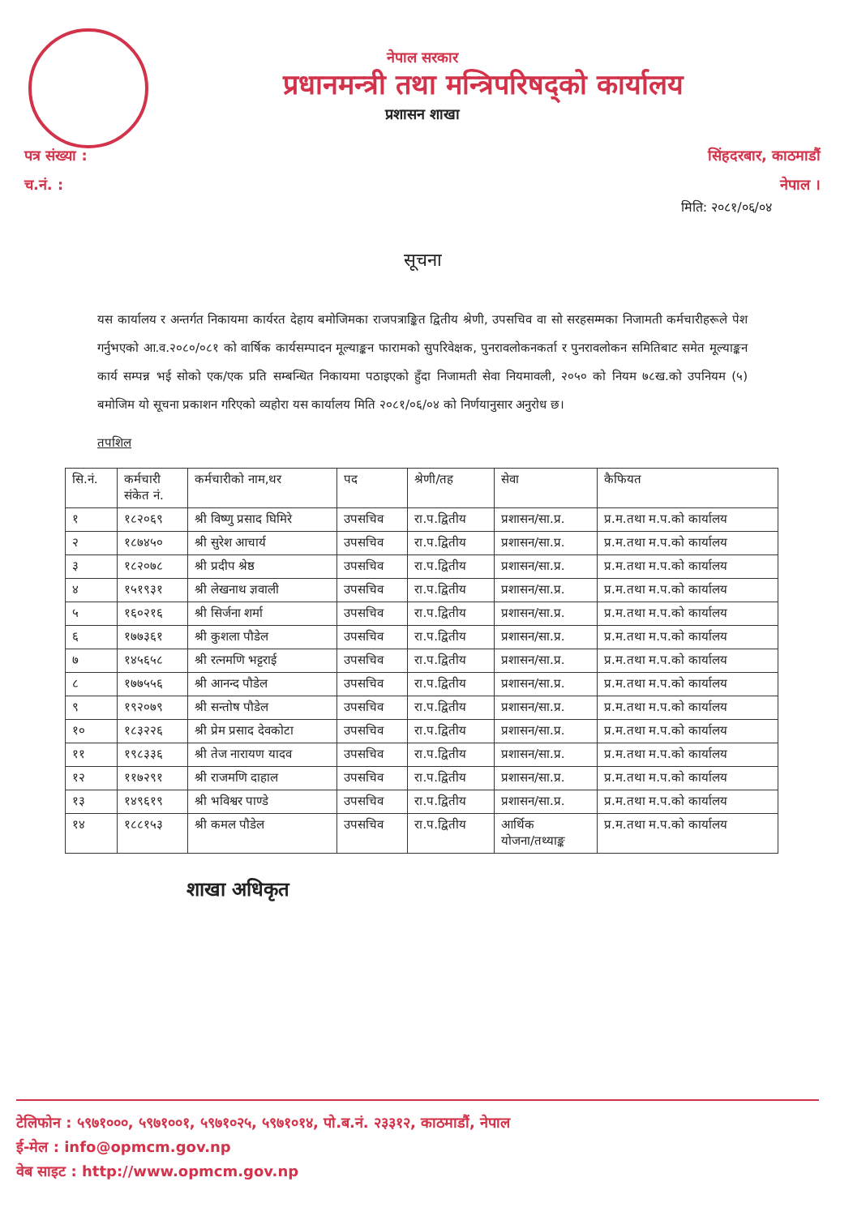नेपाल सरकार
प्रधानमन्त्री तथा मन्त्रिपरिषद्को कार्यालय
प्रशासन शाखा
पत्र संख्या :
च.नं. :
सिंहदरबार, काठमाडौं
नेपाल ।
मिति: २०८१/०६/०४
सूचना
यस कार्यालय र अन्तर्गत निकायमा कार्यरत देहाय बमोजिमका राजपत्राङ्कित द्वितीय श्रेणी, उपसचिव वा सो सरहसम्मका निजामती कर्मचारीहरूले पेश गर्नुभएको आ.व.२०८०/०८१ को वार्षिक कार्यसम्पादन मूल्याङ्कन फारामको सुपरिवेक्षक, पुनरावलोकनकर्ता र पुनरावलोकन समितिबाट समेत मूल्याङ्कन कार्य सम्पन्न भई सोको एक/एक प्रति सम्बन्धित निकायमा पठाइएको हुँदा निजामती सेवा नियमावली, २०५० को नियम ७८ख.को उपनियम (५) बमोजिम यो सूचना प्रकाशन गरिएको व्यहोरा यस कार्यालय मिति २०८१/०६/०४ को निर्णयानुसार अनुरोध छ।
तपशिल
| सि.नं. | कर्मचारी संकेत नं. | कर्मचारीको नाम,थर | पद | श्रेणी/तह | सेवा | कैफियत |
| --- | --- | --- | --- | --- | --- | --- |
| १ | १८२०६९ | श्री विष्णु प्रसाद घिमिरे | उपसचिव | रा.प.द्वितीय | प्रशासन/सा.प्र. | प्र.म.तथा म.प.को कार्यालय |
| २ | १८७४५० | श्री सुरेश आचार्य | उपसचिव | रा.प.द्वितीय | प्रशासन/सा.प्र. | प्र.म.तथा म.प.को कार्यालय |
| ३ | १८२०७८ | श्री प्रदीप श्रेष्ठ | उपसचिव | रा.प.द्वितीय | प्रशासन/सा.प्र. | प्र.म.तथा म.प.को कार्यालय |
| ४ | १५१९३१ | श्री लेखनाथ ज्ञवाली | उपसचिव | रा.प.द्वितीय | प्रशासन/सा.प्र. | प्र.म.तथा म.प.को कार्यालय |
| ५ | १६०२१६ | श्री सिर्जना शर्मा | उपसचिव | रा.प.द्वितीय | प्रशासन/सा.प्र. | प्र.म.तथा म.प.को कार्यालय |
| ६ | १७७३६१ | श्री कुशला पौडेल | उपसचिव | रा.प.द्वितीय | प्रशासन/सा.प्र. | प्र.म.तथा म.प.को कार्यालय |
| ७ | १४५६५८ | श्री रत्नमणि भट्टराई | उपसचिव | रा.प.द्वितीय | प्रशासन/सा.प्र. | प्र.म.तथा म.प.को कार्यालय |
| ८ | १७७५५६ | श्री आनन्द पौडेल | उपसचिव | रा.प.द्वितीय | प्रशासन/सा.प्र. | प्र.म.तथा म.प.को कार्यालय |
| ९ | १९२०७९ | श्री सन्तोष पौडेल | उपसचिव | रा.प.द्वितीय | प्रशासन/सा.प्र. | प्र.म.तथा म.प.को कार्यालय |
| १० | १८३२२६ | श्री प्रेम प्रसाद देवकोटा | उपसचिव | रा.प.द्वितीय | प्रशासन/सा.प्र. | प्र.म.तथा म.प.को कार्यालय |
| ११ | १९८३३६ | श्री तेज नारायण यादव | उपसचिव | रा.प.द्वितीय | प्रशासन/सा.प्र. | प्र.म.तथा म.प.को कार्यालय |
| १२ | ११७२९१ | श्री राजमणि दाहाल | उपसचिव | रा.प.द्वितीय | प्रशासन/सा.प्र. | प्र.म.तथा म.प.को कार्यालय |
| १३ | १४९६१९ | श्री भविश्वर पाण्डे | उपसचिव | रा.प.द्वितीय | प्रशासन/सा.प्र. | प्र.म.तथा म.प.को कार्यालय |
| १४ | १८८१५३ | श्री कमल पौडेल | उपसचिव | रा.प.द्वितीय | आर्थिक योजना/तथ्याङ्क | प्र.म.तथा म.प.को कार्यालय |
शाखा अधिकृत
टेलिफोन : ५९७१०००, ५९७१००१, ५९७१०२५, ५९७१०१४, पो.ब.नं. २३३१२, काठमाडौं, नेपाल
ई-मेल : info@opmcm.gov.np
वेब साइट : http://www.opmcm.gov.np